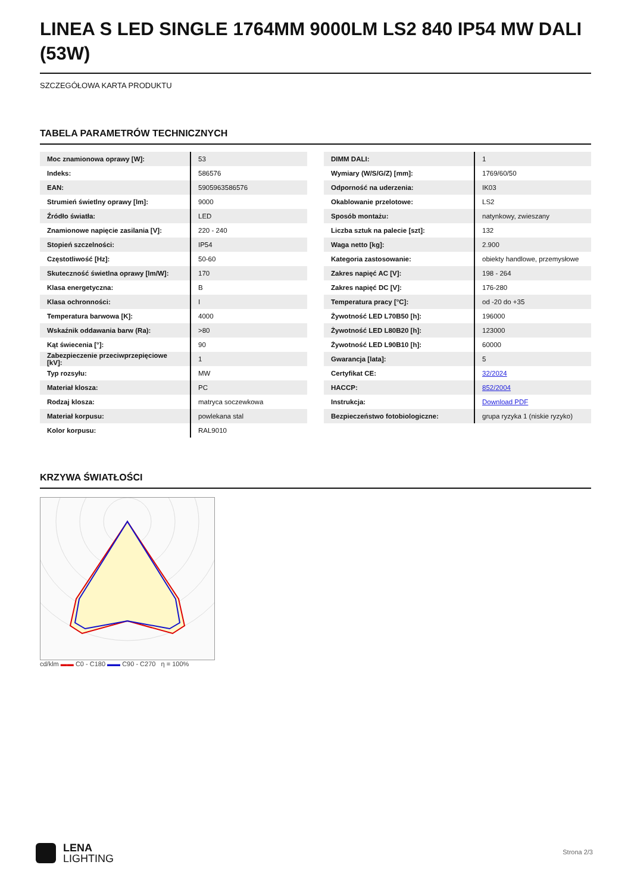LINEA S LED SINGLE 1764MM 9000LM LS2 840 IP54 MW DALI (53W)
SZCZEGÓŁOWA KARTA PRODUKTU
TABELA PARAMETRÓW TECHNICZNYCH
| Moc znamionowa oprawy [W]: | 53 |
| Indeks: | 586576 |
| EAN: | 5905963586576 |
| Strumień świetlny oprawy [lm]: | 9000 |
| Źródło światła: | LED |
| Znamionowe napięcie zasilania [V]: | 220 - 240 |
| Stopień szczelności: | IP54 |
| Częstotliwość [Hz]: | 50-60 |
| Skuteczność świetlna oprawy [lm/W]: | 170 |
| Klasa energetyczna: | B |
| Klasa ochronności: | I |
| Temperatura barwowa [K]: | 4000 |
| Wskaźnik oddawania barw (Ra): | >80 |
| Kąt świecenia [°]: | 90 |
| Zabezpieczenie przeciwprzepięciowe [kV]: | 1 |
| Typ rozsyłu: | MW |
| Materiał klosza: | PC |
| Rodzaj klosza: | matryca soczewkowa |
| Materiał korpusu: | powlekana stal |
| Kolor korpusu: | RAL9010 |
| DIMM DALI: | 1 |
| Wymiary (W/S/G/Z) [mm]: | 1769/60/50 |
| Odporność na uderzenia: | IK03 |
| Okablowanie przelotowe: | LS2 |
| Sposób montażu: | natynkowy, zwieszany |
| Liczba sztuk na palecie [szt]: | 132 |
| Waga netto [kg]: | 2.900 |
| Kategoria zastosowanie: | obiekty handlowe, przemysłowe |
| Zakres napięć AC [V]: | 198 - 264 |
| Zakres napięć DC [V]: | 176-280 |
| Temperatura pracy [°C]: | od -20 do +35 |
| Żywotność LED L70B50 [h]: | 196000 |
| Żywotność LED L80B20 [h]: | 123000 |
| Żywotność LED L90B10 [h]: | 60000 |
| Gwarancja [lata]: | 5 |
| Certyfikat CE: | 32/2024 |
| HACCP: | 852/2004 |
| Instrukcja: | Download PDF |
| Bezpieczeństwo fotobiologiczne: | grupa ryzyka 1 (niskie ryzyko) |
KRZYWA ŚWIATŁOŚCI
cd/klm ▬▬ C0 - C180 ▬▬ C90 - C270 η = 100%
LENA
LIGHTING
Strona 2/3